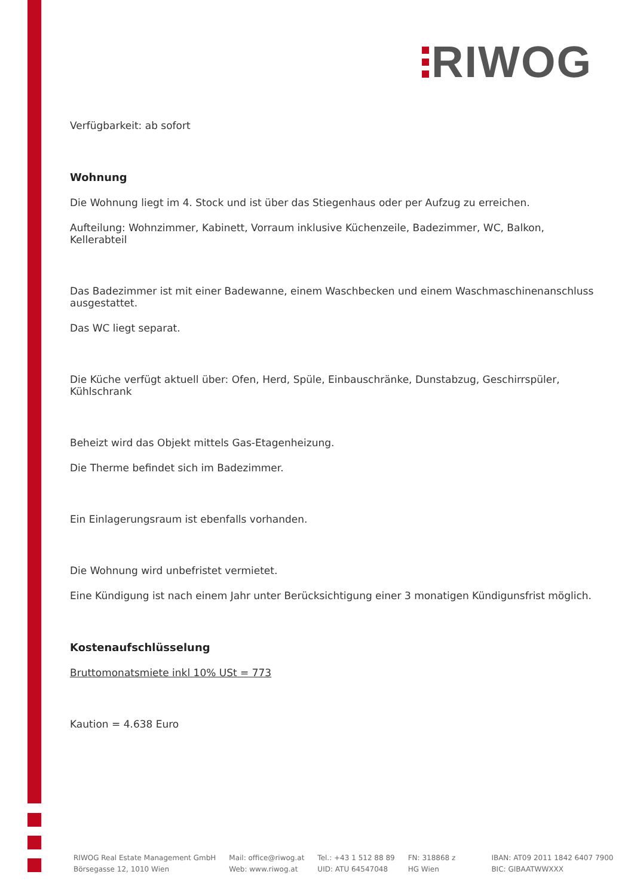RIWOG
Verfügbarkeit: ab sofort
Wohnung
Die Wohnung liegt im 4. Stock und ist über das Stiegenhaus oder per Aufzug zu erreichen.
Aufteilung: Wohnzimmer, Kabinett, Vorraum inklusive Küchenzeile, Badezimmer, WC, Balkon, Kellerabteil
Das Badezimmer ist mit einer Badewanne, einem Waschbecken und einem Waschmaschinenanschluss ausgestattet.
Das WC liegt separat.
Die Küche verfügt aktuell über: Ofen, Herd, Spüle, Einbauschränke, Dunstabzug, Geschirrspüler, Kühlschrank
Beheizt wird das Objekt mittels Gas-Etagenheizung.
Die Therme befindet sich im Badezimmer.
Ein Einlagerungsraum ist ebenfalls vorhanden.
Die Wohnung wird unbefristet vermietet.
Eine Kündigung ist nach einem Jahr unter Berücksichtigung einer 3 monatigen Kündigunsfrist möglich.
Kostenaufschlüsselung
Bruttomonatsmiete inkl 10% USt = 773
Kaution = 4.638 Euro
RIWOG Real Estate Management GmbH
Börsegasse 12, 1010 Wien
Mail: office@riwog.at
Web: www.riwog.at
Tel.: +43 1 512 88 89
UID: ATU 64547048
FN: 318868 z
HG Wien
IBAN: AT09 2011 1842 6407 7900
BIC: GIBAATWWXXX